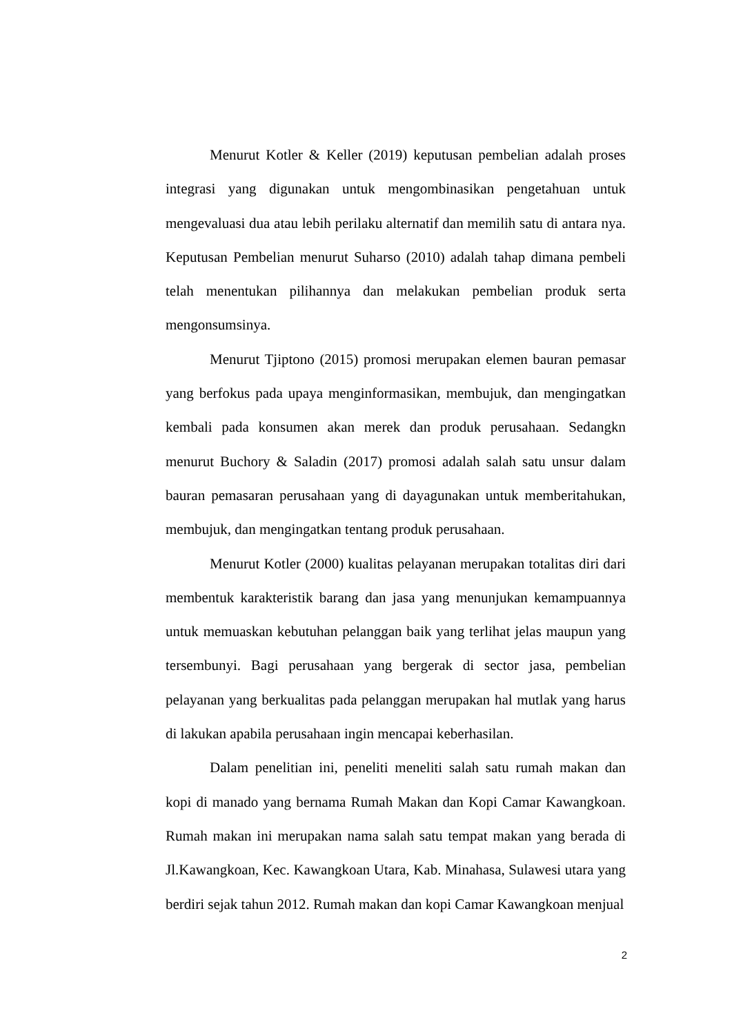Menurut Kotler & Keller (2019) keputusan pembelian adalah proses integrasi yang digunakan untuk mengombinasikan pengetahuan untuk mengevaluasi dua atau lebih perilaku alternatif dan memilih satu di antara nya. Keputusan Pembelian menurut Suharso (2010) adalah tahap dimana pembeli telah menentukan pilihannya dan melakukan pembelian produk serta mengonsumsinya.
Menurut Tjiptono (2015) promosi merupakan elemen bauran pemasar yang berfokus pada upaya menginformasikan, membujuk, dan mengingatkan kembali pada konsumen akan merek dan produk perusahaan. Sedangkn menurut Buchory & Saladin (2017) promosi adalah salah satu unsur dalam bauran pemasaran perusahaan yang di dayagunakan untuk memberitahukan, membujuk, dan mengingatkan tentang produk perusahaan.
Menurut Kotler (2000) kualitas pelayanan merupakan totalitas diri dari membentuk karakteristik barang dan jasa yang menunjukan kemampuannya untuk memuaskan kebutuhan pelanggan baik yang terlihat jelas maupun yang tersembunyi. Bagi perusahaan yang bergerak di sector jasa, pembelian pelayanan yang berkualitas pada pelanggan merupakan hal mutlak yang harus di lakukan apabila perusahaan ingin mencapai keberhasilan.
Dalam penelitian ini, peneliti meneliti salah satu rumah makan dan kopi di manado yang bernama Rumah Makan dan Kopi Camar Kawangkoan. Rumah makan ini merupakan nama salah satu tempat makan yang berada di Jl.Kawangkoan, Kec. Kawangkoan Utara, Kab. Minahasa, Sulawesi utara yang berdiri sejak tahun 2012. Rumah makan dan kopi Camar Kawangkoan menjual
2